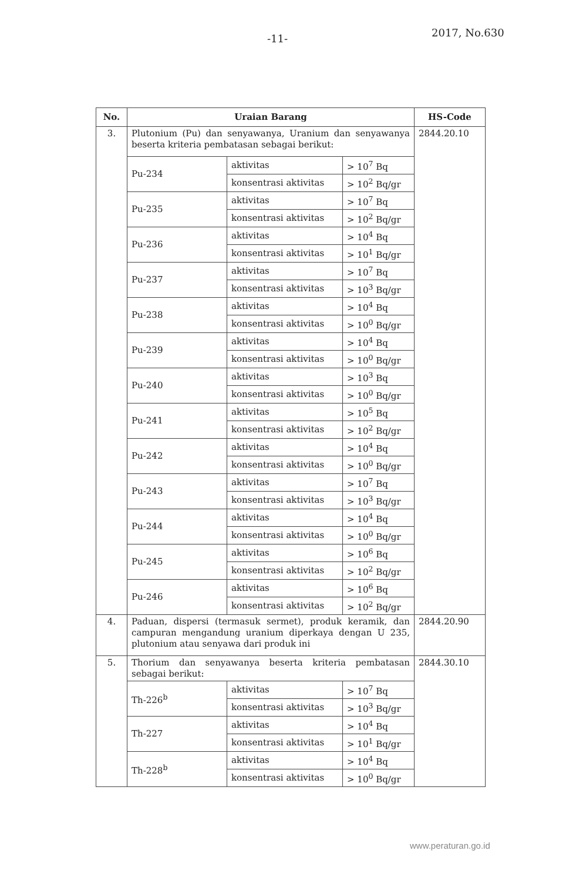-11- 2017, No.630
| No. | Uraian Barang | | | HS-Code |
| --- | --- | --- | --- | --- |
| 3. | Plutonium (Pu) dan senyawanya, Uranium dan senyawanya beserta kriteria pembatasan sebagai berikut: | | | 2844.20.10 |
| | Pu-234 | aktivitas | > 10<sup>7</sup> Bq | |
| | | konsentrasi aktivitas | > 10<sup>2</sup> Bq/gr | |
| | Pu-235 | aktivitas | > 10<sup>7</sup> Bq | |
| | | konsentrasi aktivitas | > 10<sup>2</sup> Bq/gr | |
| | Pu-236 | aktivitas | > 10<sup>4</sup> Bq | |
| | | konsentrasi aktivitas | > 10<sup>1</sup> Bq/gr | |
| | Pu-237 | aktivitas | > 10<sup>7</sup> Bq | |
| | | konsentrasi aktivitas | > 10<sup>3</sup> Bq/gr | |
| | Pu-238 | aktivitas | > 10<sup>4</sup> Bq | |
| | | konsentrasi aktivitas | > 10<sup>0</sup> Bq/gr | |
| | Pu-239 | aktivitas | > 10<sup>4</sup> Bq | |
| | | konsentrasi aktivitas | > 10<sup>0</sup> Bq/gr | |
| | Pu-240 | aktivitas | > 10<sup>3</sup> Bq | |
| | | konsentrasi aktivitas | > 10<sup>0</sup> Bq/gr | |
| | Pu-241 | aktivitas | > 10<sup>5</sup> Bq | |
| | | konsentrasi aktivitas | > 10<sup>2</sup> Bq/gr | |
| | Pu-242 | aktivitas | > 10<sup>4</sup> Bq | |
| | | konsentrasi aktivitas | > 10<sup>0</sup> Bq/gr | |
| | Pu-243 | aktivitas | > 10<sup>7</sup> Bq | |
| | | konsentrasi aktivitas | > 10<sup>3</sup> Bq/gr | |
| | Pu-244 | aktivitas | > 10<sup>4</sup> Bq | |
| | | konsentrasi aktivitas | > 10<sup>0</sup> Bq/gr | |
| | Pu-245 | aktivitas | > 10<sup>6</sup> Bq | |
| | | konsentrasi aktivitas | > 10<sup>2</sup> Bq/gr | |
| | Pu-246 | aktivitas | > 10<sup>6</sup> Bq | |
| | | konsentrasi aktivitas | > 10<sup>2</sup> Bq/gr | |
| 4. | Paduan, dispersi (termasuk sermet), produk keramik, dan campuran mengandung uranium diperkaya dengan U 235, plutonium atau senyawa dari produk ini | | | 2844.20.90 |
| 5. | Thorium dan senyawanya beserta kriteria pembatasan sebagai berikut: | | | 2844.30.10 |
| | Th-226<sup>b</sup> | aktivitas | > 10<sup>7</sup> Bq | |
| | | konsentrasi aktivitas | > 10<sup>3</sup> Bq/gr | |
| | Th-227 | aktivitas | > 10<sup>4</sup> Bq | |
| | | konsentrasi aktivitas | > 10<sup>1</sup> Bq/gr | |
| | Th-228<sup>b</sup> | aktivitas | > 10<sup>4</sup> Bq | |
| | | konsentrasi aktivitas | > 10<sup>0</sup> Bq/gr | |
www.peraturan.go.id